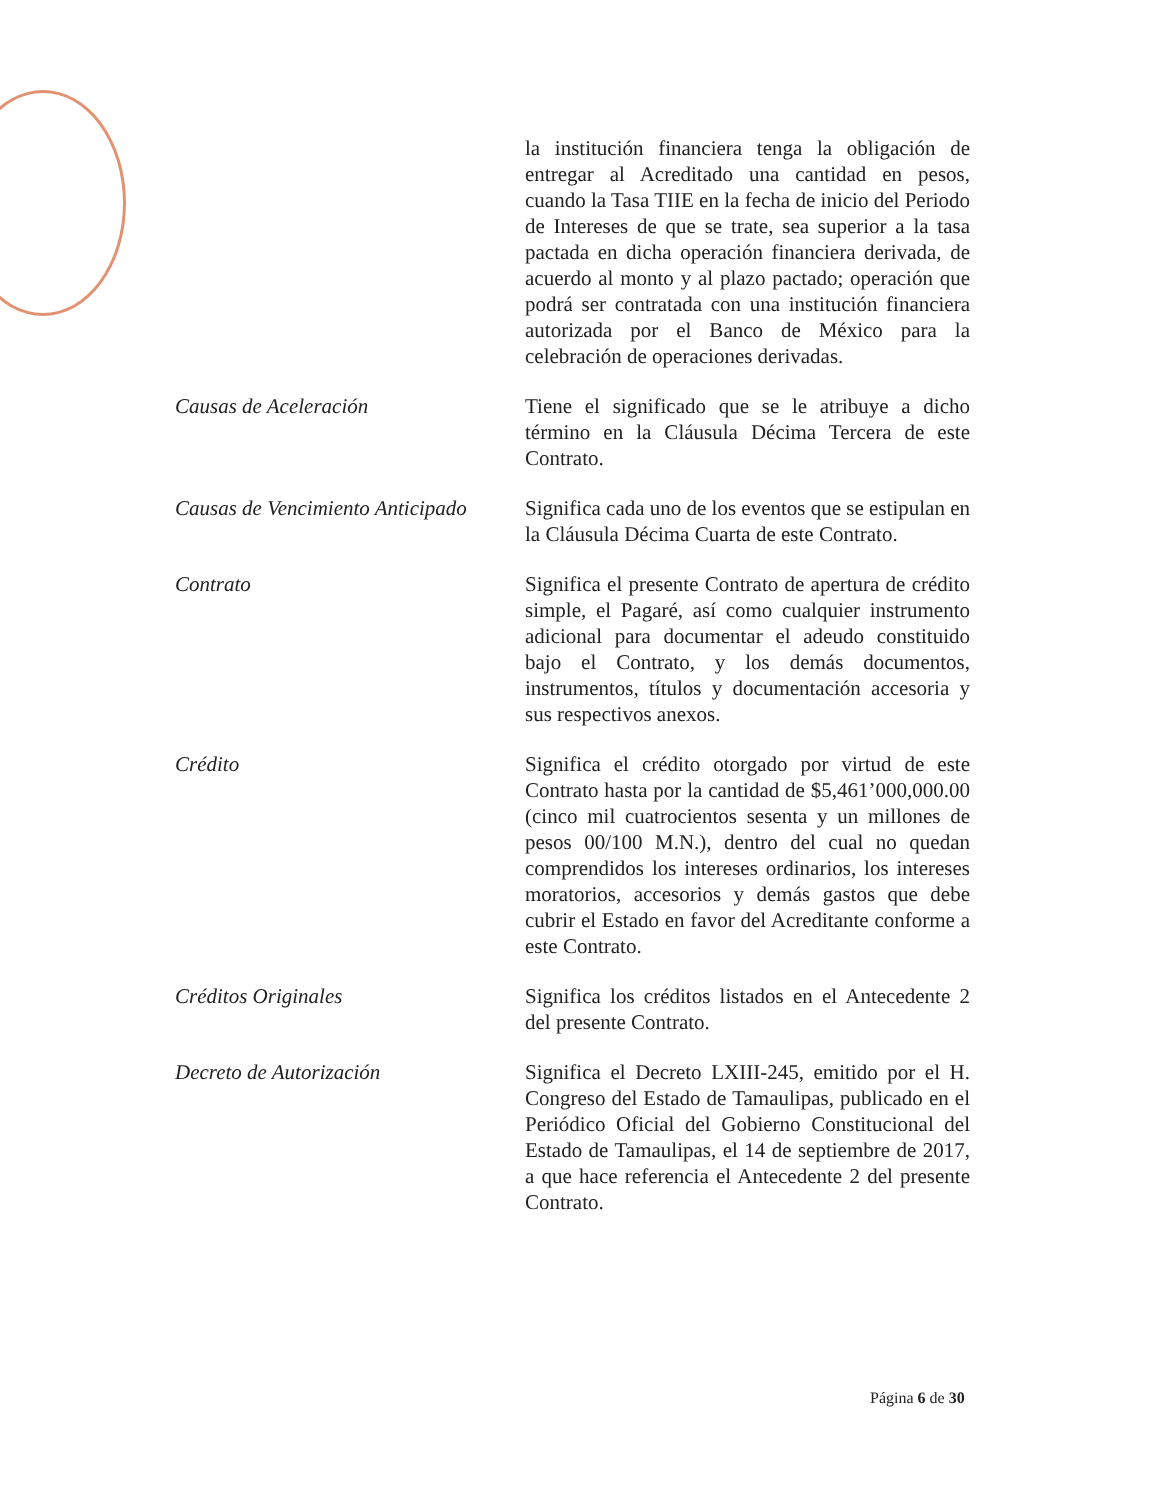la institución financiera tenga la obligación de entregar al Acreditado una cantidad en pesos, cuando la Tasa TIIE en la fecha de inicio del Periodo de Intereses de que se trate, sea superior a la tasa pactada en dicha operación financiera derivada, de acuerdo al monto y al plazo pactado; operación que podrá ser contratada con una institución financiera autorizada por el Banco de México para la celebración de operaciones derivadas.
Causas de Aceleración Tiene el significado que se le atribuye a dicho término en la Cláusula Décima Tercera de este Contrato.
Causas de Vencimiento Anticipado
Significa cada uno de los eventos que se estipulan en la Cláusula Décima Cuarta de este Contrato.
Contrato Significa el presente Contrato de apertura de crédito simple, el Pagaré, así como cualquier instrumento adicional para documentar el adeudo constituido bajo el Contrato, y los demás documentos, instrumentos, títulos y documentación accesoria y sus respectivos anexos.
Crédito Significa el crédito otorgado por virtud de este Contrato hasta por la cantidad de $5,461’000,000.00 (cinco mil cuatrocientos sesenta y un millones de pesos 00/100 M.N.), dentro del cual no quedan comprendidos los intereses ordinarios, los intereses moratorios, accesorios y demás gastos que debe cubrir el Estado en favor del Acreditante conforme a este Contrato.
Créditos Originales Significa los créditos listados en el Antecedente 2 del presente Contrato.
Decreto de Autorización Significa el Decreto LXIII-245, emitido por el H. Congreso del Estado de Tamaulipas, publicado en el Periódico Oficial del Gobierno Constitucional del Estado de Tamaulipas, el 14 de septiembre de 2017, a que hace referencia el Antecedente 2 del presente Contrato.
Página 6 de 30